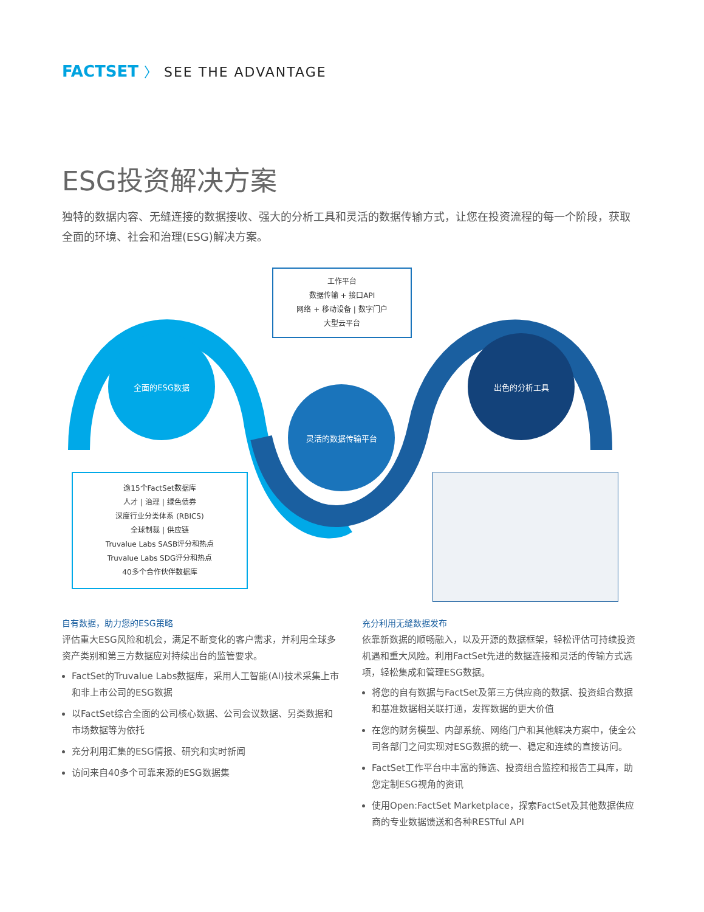FACTSET 〉 SEE THE ADVANTAGE
ESG投资解决方案
独特的数据内容、无缝连接的数据接收、强大的分析工具和灵活的数据传输方式，让您在投资流程的每一个阶段，获取全面的环境、社会和治理(ESG)解决方案。
全面的ESG数据
灵活的数据传输平台
出色的分析工具
工作平台
数据传输 + 接口API
网络 + 移动设备 | 数字门户
大型云平台
逾15个FactSet数据库
人才 | 治理 | 绿色债券
深度行业分类体系 (RBICS)
全球制裁 | 供应链
Truvalue Labs SASB评分和热点
Truvalue Labs SDG评分和热点
40多个合作伙伴数据库
自有数据，助力您的ESG策略
评估重大ESG风险和机会，满足不断变化的客户需求，并利用全球多资产类别和第三方数据应对持续出台的监管要求。
FactSet的Truvalue Labs数据库，采用人工智能(AI)技术采集上市和非上市公司的ESG数据
以FactSet综合全面的公司核心数据、公司会议数据、另类数据和市场数据等为依托
充分利用汇集的ESG情报、研究和实时新闻
访问来自40多个可靠来源的ESG数据集
充分利用无缝数据发布
依靠新数据的顺畅融入，以及开源的数据框架，轻松评估可持续投资机遇和重大风险。利用FactSet先进的数据连接和灵活的传输方式选项，轻松集成和管理ESG数据。
将您的自有数据与FactSet及第三方供应商的数据、投资组合数据和基准数据相关联打通，发挥数据的更大价值
在您的财务模型、内部系统、网络门户和其他解决方案中，使全公司各部门之间实现对ESG数据的统一、稳定和连续的直接访问。
FactSet工作平台中丰富的筛选、投资组合监控和报告工具库，助您定制ESG视角的资讯
使用Open:FactSet Marketplace，探索FactSet及其他数据供应商的专业数据馈送和各种RESTful API